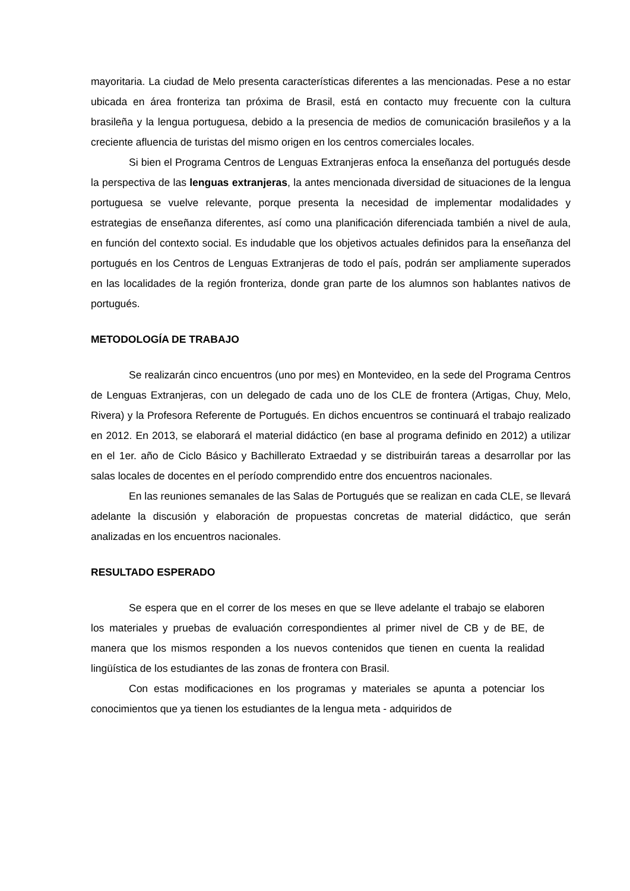mayoritaria. La ciudad de Melo presenta características diferentes a las mencionadas. Pese a no estar ubicada en área fronteriza tan próxima de Brasil, está en contacto muy frecuente con la cultura brasileña y la lengua portuguesa, debido a la presencia de medios de comunicación brasileños y a la creciente afluencia de turistas del mismo origen en los centros comerciales locales.
Si bien el Programa Centros de Lenguas Extranjeras enfoca la enseñanza del portugués desde la perspectiva de las lenguas extranjeras, la antes mencionada diversidad de situaciones de la lengua portuguesa se vuelve relevante, porque presenta la necesidad de implementar modalidades y estrategias de enseñanza diferentes, así como una planificación diferenciada también a nivel de aula, en función del contexto social. Es indudable que los objetivos actuales definidos para la enseñanza del portugués en los Centros de Lenguas Extranjeras de todo el país, podrán ser ampliamente superados en las localidades de la región fronteriza, donde gran parte de los alumnos son hablantes nativos de portugués.
METODOLOGÍA DE TRABAJO
Se realizarán cinco encuentros (uno por mes) en Montevideo, en la sede del Programa Centros de Lenguas Extranjeras, con un delegado de cada uno de los CLE de frontera (Artigas, Chuy, Melo, Rivera) y la Profesora Referente de Portugués. En dichos encuentros se continuará el trabajo realizado en 2012. En 2013, se elaborará el material didáctico (en base al programa definido en 2012) a utilizar en el 1er. año de Ciclo Básico y Bachillerato Extraedad y se distribuirán tareas a desarrollar por las salas locales de docentes en el período comprendido entre dos encuentros nacionales.
En las reuniones semanales de las Salas de Portugués que se realizan en cada CLE, se llevará adelante la discusión y elaboración de propuestas concretas de material didáctico, que serán analizadas en los encuentros nacionales.
RESULTADO ESPERADO
Se espera que en el correr de los meses en que se lleve adelante el trabajo se elaboren los materiales y pruebas de evaluación correspondientes al primer nivel de CB y de BE, de manera que los mismos responden a los nuevos contenidos que tienen en cuenta la realidad lingüística de los estudiantes de las zonas de frontera con Brasil.
Con estas modificaciones en los programas y materiales se apunta a potenciar los conocimientos que ya tienen los estudiantes de la lengua meta - adquiridos de